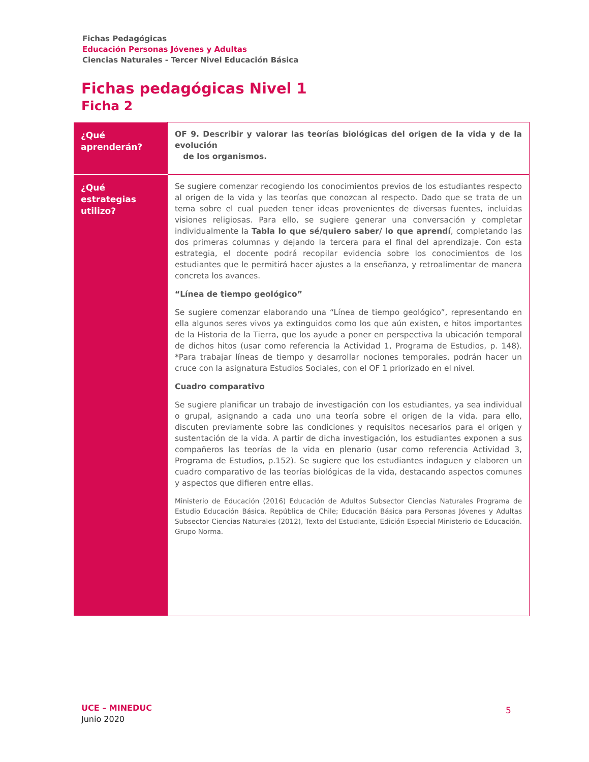Fichas Pedagógicas
Educación Personas Jóvenes y Adultas
Ciencias Naturales - Tercer Nivel Educación Básica
Fichas pedagógicas Nivel 1
Ficha 2
| ¿Qué aprenderán? | OF 9. Describir y valorar las teorías biológicas del origen de la vida y de la evolución de los organismos. |
| ¿Qué estrategias utilizo? | Se sugiere comenzar recogiendo los conocimientos previos de los estudiantes respecto al origen de la vida y las teorías que conozcan al respecto. Dado que se trata de un tema sobre el cual pueden tener ideas provenientes de diversas fuentes, incluidas visiones religiosas. Para ello, se sugiere generar una conversación y completar individualmente la Tabla lo que sé/quiero saber/ lo que aprendí , completando las dos primeras columnas y dejando la tercera para el final del aprendizaje. Con esta estrategia, el docente podrá recopilar evidencia sobre los conocimientos de los estudiantes que le permitirá hacer ajustes a la enseñanza, y retroalimentar de manera concreta los avances. “Línea de tiempo geológico” Se sugiere comenzar elaborando una “Línea de tiempo geológico”, representando en ella algunos seres vivos ya extinguidos como los que aún existen, e hitos importantes de la Historia de la Tierra, que los ayude a poner en perspectiva la ubicación temporal de dichos hitos (usar como referencia la Actividad 1, Programa de Estudios, p. 148). *Para trabajar líneas de tiempo y desarrollar nociones temporales, podrán hacer un cruce con la asignatura Estudios Sociales, con el OF 1 priorizado en el nivel. Cuadro comparativo Se sugiere planificar un trabajo de investigación con los estudiantes, ya sea individual o grupal, asignando a cada uno una teoría sobre el origen de la vida. para ello, discuten previamente sobre las condiciones y requisitos necesarios para el origen y sustentación de la vida. A partir de dicha investigación, los estudiantes exponen a sus compañeros las teorías de la vida en plenario (usar como referencia Actividad 3, Programa de Estudios, p.152). Se sugiere que los estudiantes indaguen y elaboren un cuadro comparativo de las teorías biológicas de la vida, destacando aspectos comunes y aspectos que difieren entre ellas. Ministerio de Educación (2016) Educación de Adultos Subsector Ciencias Naturales Programa de Estudio Educación Básica. República de Chile; Educación Básica para Personas Jóvenes y Adultas Subsector Ciencias Naturales (2012), Texto del Estudiante, Edición Especial Ministerio de Educación. Grupo Norma. |
UCE – MINEDUC
Junio 2020
5